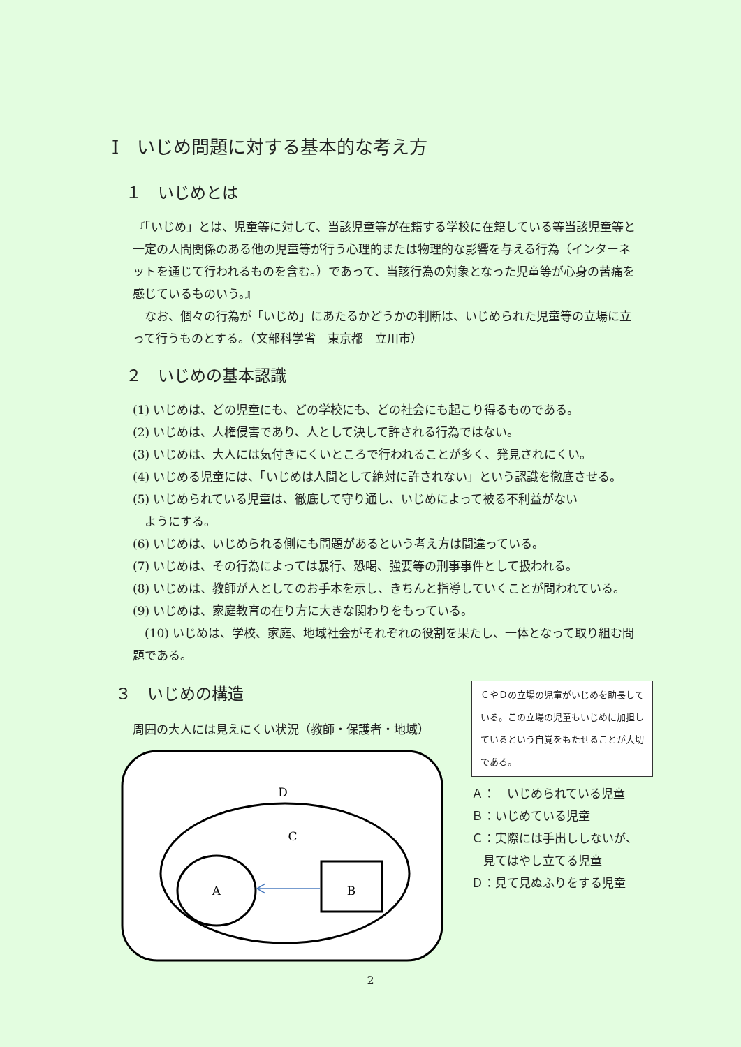Ⅰ　いじめ問題に対する基本的な考え方
１　いじめとは
『「いじめ」とは、児童等に対して、当該児童等が在籍する学校に在籍している等当該児童等と一定の人間関係のある他の児童等が行う心理的または物理的な影響を与える行為（インターネットを通じて行われるものを含む。）であって、当該行為の対象となった児童等が心身の苦痛を感じているものいう。』
　なお、個々の行為が「いじめ」にあたるかどうかの判断は、いじめられた児童等の立場に立って行うものとする。（文部科学省　東京都　立川市）
２　いじめの基本認識
(1) いじめは、どの児童にも、どの学校にも、どの社会にも起こり得るものである。
(2) いじめは、人権侵害であり、人として決して許される行為ではない。
(3) いじめは、大人には気付きにくいところで行われることが多く、発見されにくい。
(4) いじめる児童には、「いじめは人間として絶対に許されない」という認識を徹底させる。
(5) いじめられている児童は、徹底して守り通し、いじめによって被る不利益がない
　ようにする。
(6) いじめは、いじめられる側にも問題があるという考え方は間違っている。
(7) いじめは、その行為によっては暴行、恐喝、強要等の刑事事件として扱われる。
(8) いじめは、教師が人としてのお手本を示し、きちんと指導していくことが問われている。
(9) いじめは、家庭教育の在り方に大きな関わりをもっている。
　(10) いじめは、学校、家庭、地域社会がそれぞれの役割を果たし、一体となって取り組む問題である。
３　いじめの構造
周囲の大人には見えにくい状況（教師・保護者・地域）
D
C
A
B
ＣやＤの立場の児童がいじめを助長している。この立場の児童もいじめに加担しているという自覚をもたせることが大切である。
Ａ：　いじめられている児童
Ｂ：いじめている児童
Ｃ：実際には手出ししないが、
　見てはやし立てる児童
Ｄ：見て見ぬふりをする児童
2